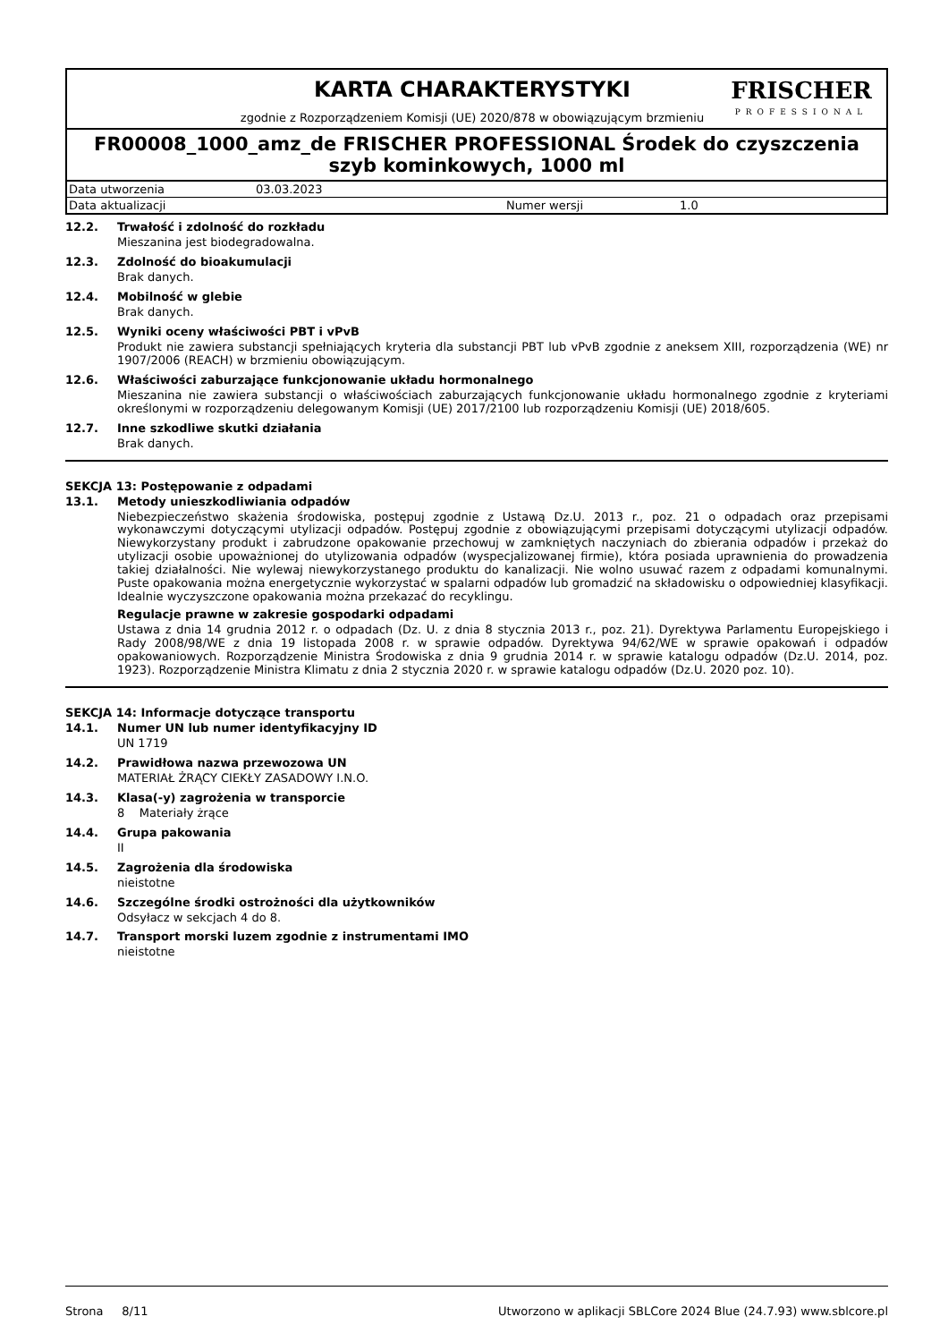KARTA CHARAKTERYSTYKI
zgodnie z Rozporządzeniem Komisji (UE) 2020/878 w obowiązującym brzmieniu
FRISCHER
PROFESSIONAL
FR00008_1000_amz_de FRISCHER PROFESSIONAL Środek do czyszczenia szyb kominkowych, 1000 ml
Data utworzenia 03.03.2023
Data aktualizacji Numer wersji 1.0
12.2. Trwałość i zdolność do rozkładu
Mieszanina jest biodegradowalna.
12.3. Zdolność do bioakumulacji
Brak danych.
12.4. Mobilność w glebie
Brak danych.
12.5. Wyniki oceny właściwości PBT i vPvB
Produkt nie zawiera substancji spełniających kryteria dla substancji PBT lub vPvB zgodnie z aneksem XIII, rozporządzenia (WE) nr 1907/2006 (REACH) w brzmieniu obowiązującym.
12.6. Właściwości zaburzające funkcjonowanie układu hormonalnego
Mieszanina nie zawiera substancji o właściwościach zaburzających funkcjonowanie układu hormonalnego zgodnie z kryteriami określonymi w rozporządzeniu delegowanym Komisji (UE) 2017/2100 lub rozporządzeniu Komisji (UE) 2018/605.
12.7. Inne szkodliwe skutki działania
Brak danych.
SEKCJA 13: Postępowanie z odpadami
13.1. Metody unieszkodliwiania odpadów
Niebezpieczeństwo skażenia środowiska, postępuj zgodnie z Ustawą Dz.U. 2013 r., poz. 21 o odpadach oraz przepisami wykonawczymi dotyczącymi utylizacji odpadów. Postępuj zgodnie z obowiązującymi przepisami dotyczącymi utylizacji odpadów. Niewykorzystany produkt i zabrudzone opakowanie przechowuj w zamkniętych naczyniach do zbierania odpadów i przekaż do utylizacji osobie upoważnionej do utylizowania odpadów (wyspecjalizowanej firmie), która posiada uprawnienia do prowadzenia takiej działalności. Nie wylewaj niewykorzystanego produktu do kanalizacji. Nie wolno usuwać razem z odpadami komunalnymi. Puste opakowania można energetycznie wykorzystać w spalarni odpadów lub gromadzić na składowisku o odpowiedniej klasyfikacji. Idealnie wyczyszczone opakowania można przekazać do recyklingu.
Regulacje prawne w zakresie gospodarki odpadami
Ustawa z dnia 14 grudnia 2012 r. o odpadach (Dz. U. z dnia 8 stycznia 2013 r., poz. 21). Dyrektywa Parlamentu Europejskiego i Rady 2008/98/WE z dnia 19 listopada 2008 r. w sprawie odpadów. Dyrektywa 94/62/WE w sprawie opakowań i odpadów opakowaniowych. Rozporządzenie Ministra Środowiska z dnia 9 grudnia 2014 r. w sprawie katalogu odpadów (Dz.U. 2014, poz. 1923). Rozporządzenie Ministra Klimatu z dnia 2 stycznia 2020 r. w sprawie katalogu odpadów (Dz.U. 2020 poz. 10).
SEKCJA 14: Informacje dotyczące transportu
14.1. Numer UN lub numer identyfikacyjny ID
UN 1719
14.2. Prawidłowa nazwa przewozowa UN
MATERIAŁ ŻRĄCY CIEKŁY ZASADOWY I.N.O.
14.3. Klasa(-y) zagrożenia w transporcie
8 Materiały żrące
14.4. Grupa pakowania
II
14.5. Zagrożenia dla środowiska
nieistotne
14.6. Szczególne środki ostrożności dla użytkowników
Odsyłacz w sekcjach 4 do 8.
14.7. Transport morski luzem zgodnie z instrumentami IMO
nieistotne
Strona 8/11 Utworzono w aplikacji SBLCore 2024 Blue (24.7.93) www.sblcore.pl